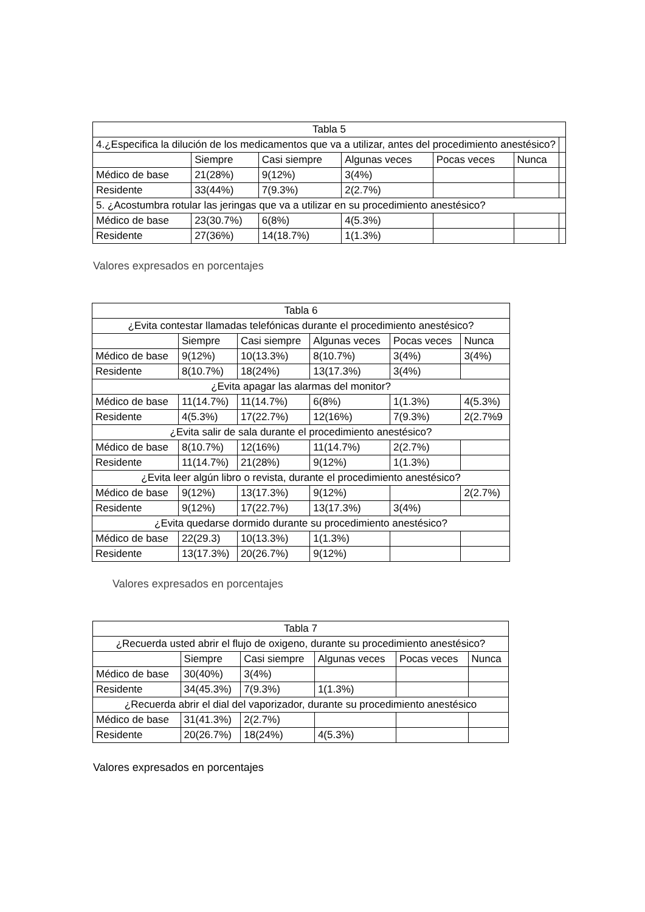| Tabla 5 | | | | | | |
| 4.¿Especifica la dilución de los medicamentos que va a utilizar, antes del procedimiento anestésico? | | | | | | |
| | Siempre | Casi siempre | Algunas veces | Pocas veces | Nunca | |
| Médico de base | 21(28%) | 9(12%) | 3(4%) | | | |
| Residente | 33(44%) | 7(9.3%) | 2(2.7%) | | | |
| 5. ¿Acostumbra rotular las jeringas que va a utilizar en su procedimiento anestésico? | | | | | | |
| Médico de base | 23(30.7%) | 6(8%) | 4(5.3%) | | | |
| Residente | 27(36%) | 14(18.7%) | 1(1.3%) | | | |
Valores expresados en porcentajes
| Tabla 6 | | | | | |
| ¿Evita contestar llamadas telefónicas durante el procedimiento anestésico? | | | | | |
| | Siempre | Casi siempre | Algunas veces | Pocas veces | Nunca |
| Médico de base | 9(12%) | 10(13.3%) | 8(10.7%) | 3(4%) | 3(4%) |
| Residente | 8(10.7%) | 18(24%) | 13(17.3%) | 3(4%) | |
| ¿Evita apagar las alarmas del monitor? | | | | | |
| Médico de base | 11(14.7%) | 11(14.7%) | 6(8%) | 1(1.3%) | 4(5.3%) |
| Residente | 4(5.3%) | 17(22.7%) | 12(16%) | 7(9.3%) | 2(2.7%9 |
| ¿Evita salir de sala durante el procedimiento anestésico? | | | | | |
| Médico de base | 8(10.7%) | 12(16%) | 11(14.7%) | 2(2.7%) | |
| Residente | 11(14.7%) | 21(28%) | 9(12%) | 1(1.3%) | |
| ¿Evita leer algún libro o revista, durante el procedimiento anestésico? | | | | | |
| Médico de base | 9(12%) | 13(17.3%) | 9(12%) | | 2(2.7%) |
| Residente | 9(12%) | 17(22.7%) | 13(17.3%) | 3(4%) | |
| ¿Evita quedarse dormido durante su procedimiento anestésico? | | | | | |
| Médico de base | 22(29.3) | 10(13.3%) | 1(1.3%) | | |
| Residente | 13(17.3%) | 20(26.7%) | 9(12%) | | |
Valores expresados en porcentajes
| Tabla 7 | | | | | |
| ¿Recuerda usted abrir el flujo de oxigeno, durante su procedimiento anestésico? | | | | | |
| | Siempre | Casi siempre | Algunas veces | Pocas veces | Nunca |
| Médico de base | 30(40%) | 3(4%) | | | |
| Residente | 34(45.3%) | 7(9.3%) | 1(1.3%) | | |
| ¿Recuerda abrir el dial del vaporizador, durante su procedimiento anestésico | | | | | |
| Médico de base | 31(41.3%) | 2(2.7%) | | | |
| Residente | 20(26.7%) | 18(24%) | 4(5.3%) | | |
Valores expresados en porcentajes